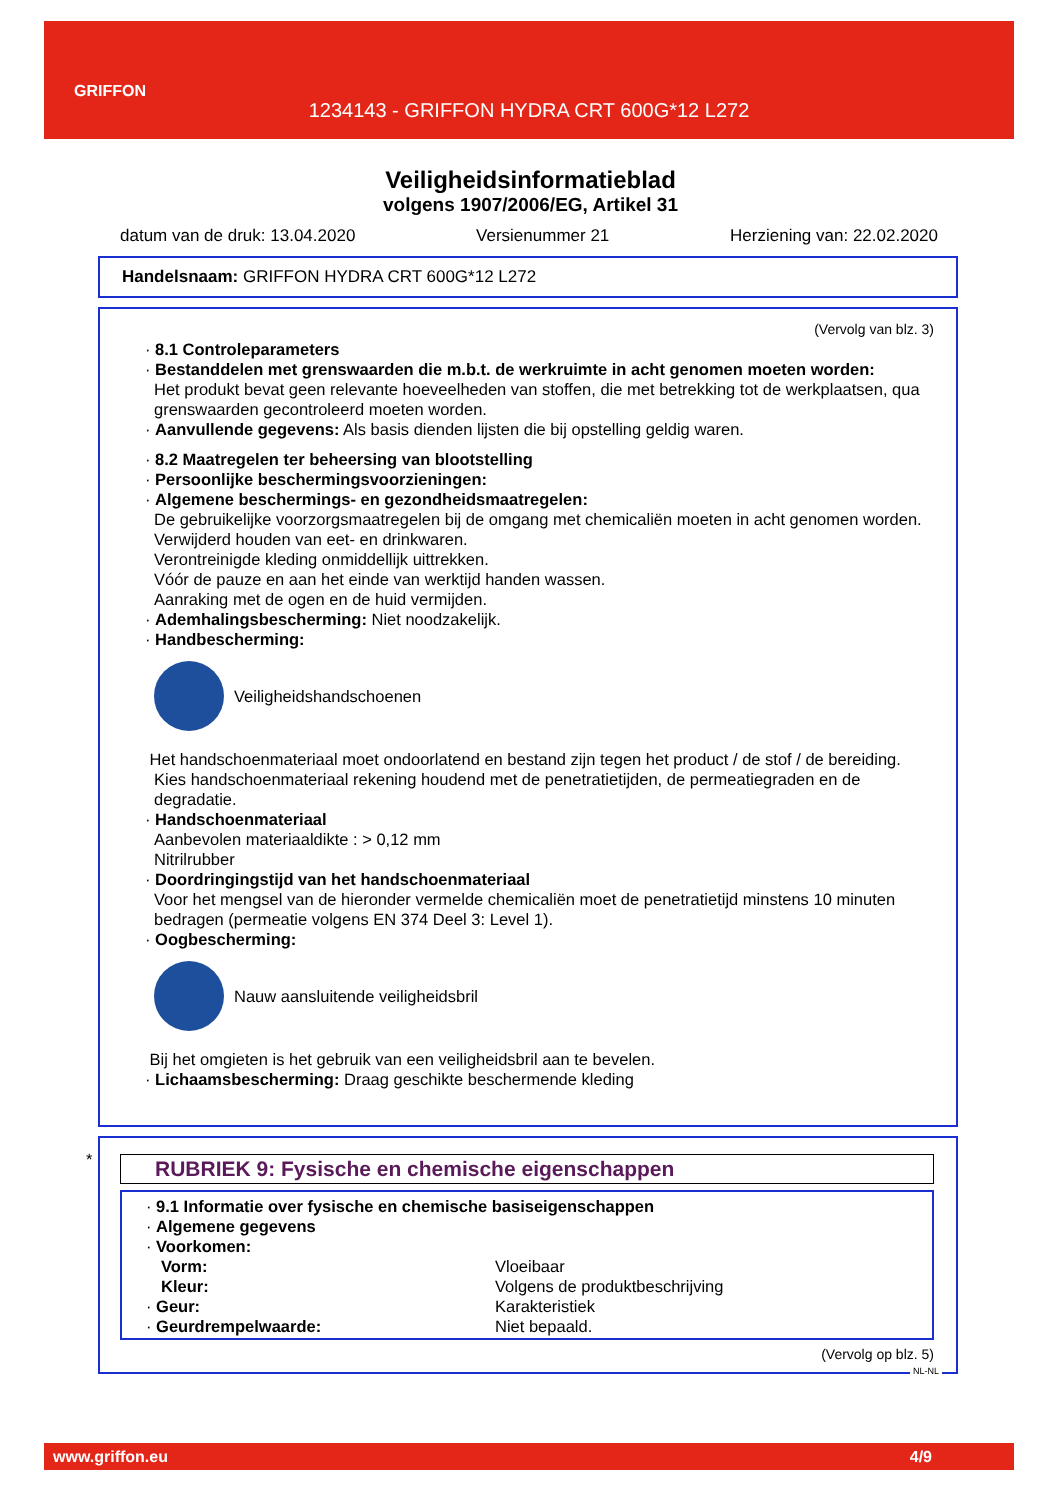GRIFFON
1234143 - GRIFFON HYDRA CRT 600G*12 L272
Veiligheidsinformatieblad
volgens 1907/2006/EG, Artikel 31
datum van de druk: 13.04.2020 Versienummer 21 Herziening van: 22.02.2020
Handelsnaam: GRIFFON HYDRA CRT 600G*12 L272
(Vervolg van blz. 3)
· 8.1 Controleparameters
· Bestanddelen met grenswaarden die m.b.t. de werkruimte in acht genomen moeten worden:
Het produkt bevat geen relevante hoeveelheden van stoffen, die met betrekking tot de werkplaatsen, qua grenswaarden gecontroleerd moeten worden.
· Aanvullende gegevens: Als basis dienden lijsten die bij opstelling geldig waren.
· 8.2 Maatregelen ter beheersing van blootstelling
· Persoonlijke beschermingsvoorzieningen:
· Algemene beschermings- en gezondheidsmaatregelen:
De gebruikelijke voorzorgsmaatregelen bij de omgang met chemicaliën moeten in acht genomen worden.
Verwijderd houden van eet- en drinkwaren.
Verontreinigde kleding onmiddellijk uittrekken.
Vóór de pauze en aan het einde van werktijd handen wassen.
Aanraking met de ogen en de huid vermijden.
· Ademhalingsbescherming: Niet noodzakelijk.
· Handbescherming:
Veiligheidshandschoenen
Het handschoenmateriaal moet ondoorlatend en bestand zijn tegen het product / de stof / de bereiding.
Kies handschoenmateriaal rekening houdend met de penetratietijden, de permeatiegraden en de degradatie.
· Handschoenmateriaal
Aanbevolen materiaaldikte : > 0,12 mm
Nitrilrubber
· Doordringingstijd van het handschoenmateriaal
Voor het mengsel van de hieronder vermelde chemicaliën moet de penetratietijd minstens 10 minuten bedragen (permeatie volgens EN 374 Deel 3: Level 1).
· Oogbescherming:
Nauw aansluitende veiligheidsbril
Bij het omgieten is het gebruik van een veiligheidsbril aan te bevelen.
· Lichaamsbescherming: Draag geschikte beschermende kleding
*
RUBRIEK 9: Fysische en chemische eigenschappen
· 9.1 Informatie over fysische en chemische basiseigenschappen
· Algemene gegevens
· Voorkomen:
| Vorm: | Vloeibaar |
| Kleur: | Volgens de produktbeschrijving |
| · Geur: | Karakteristiek |
| · Geurdrempelwaarde: | Niet bepaald. |
(Vervolg op blz. 5)
NL-NL
www.griffon.eu 4/9